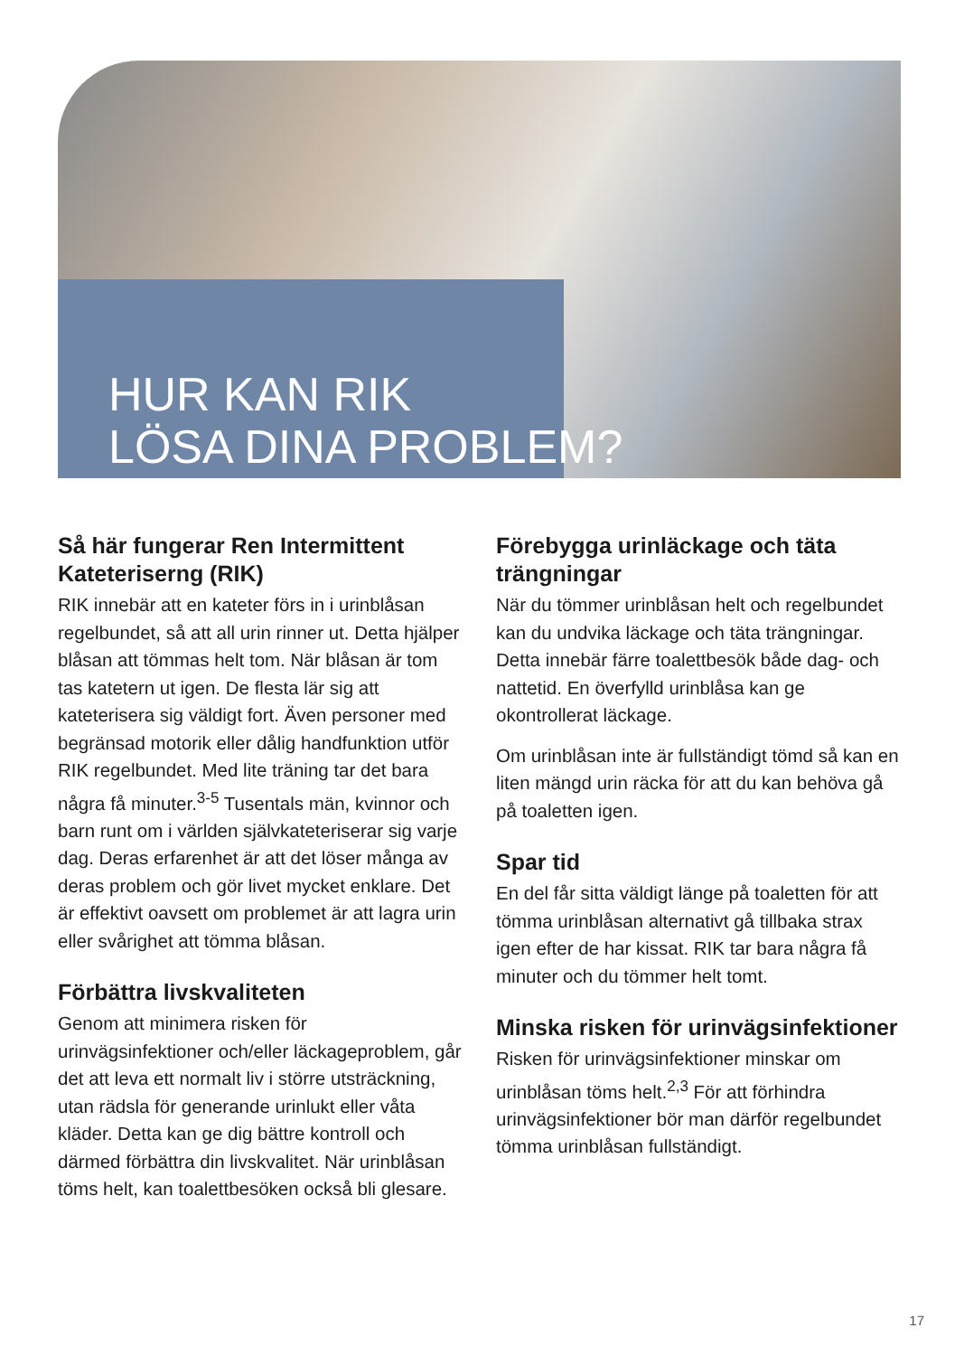HUR KAN RIK
LÖSA DINA PROBLEM?
Så här fungerar Ren Intermittent Kateteriserng (RIK)
RIK innebär att en kateter förs in i urinblåsan regelbundet, så att all urin rinner ut. Detta hjälper blåsan att tömmas helt tom. När blåsan är tom tas katetern ut igen. De flesta lär sig att kateterisera sig väldigt fort. Även personer med begränsad motorik eller dålig handfunktion utför RIK regelbundet. Med lite träning tar det bara några få minuter.<sup>3-5</sup> Tusentals män, kvinnor och barn runt om i världen självkateteriserar sig varje dag. Deras erfarenhet är att det löser många av deras problem och gör livet mycket enklare. Det är effektivt oavsett om problemet är att lagra urin eller svårighet att tömma blåsan.
Förbättra livskvaliteten
Genom att minimera risken för urinvägsinfektioner och/eller läckageproblem, går det att leva ett normalt liv i större utsträckning, utan rädsla för generande urinlukt eller våta kläder. Detta kan ge dig bättre kontroll och därmed förbättra din livskvalitet. När urinblåsan töms helt, kan toalettbesöken också bli glesare.
Förebygga urinläckage och täta trängningar
När du tömmer urinblåsan helt och regelbundet kan du undvika läckage och täta trängningar. Detta innebär färre toalettbesök både dag- och nattetid. En överfylld urinblåsa kan ge okontrollerat läckage.
Om urinblåsan inte är fullständigt tömd så kan en liten mängd urin räcka för att du kan behöva gå på toaletten igen.
Spar tid
En del får sitta väldigt länge på toaletten för att tömma urinblåsan alternativt gå tillbaka strax igen efter de har kissat. RIK tar bara några få minuter och du tömmer helt tomt.
Minska risken för urinvägsinfektioner
Risken för urinvägsinfektioner minskar om urinblåsan töms helt.<sup>2,3</sup> För att förhindra urinvägsinfektioner bör man därför regelbundet tömma urinblåsan fullständigt.
17